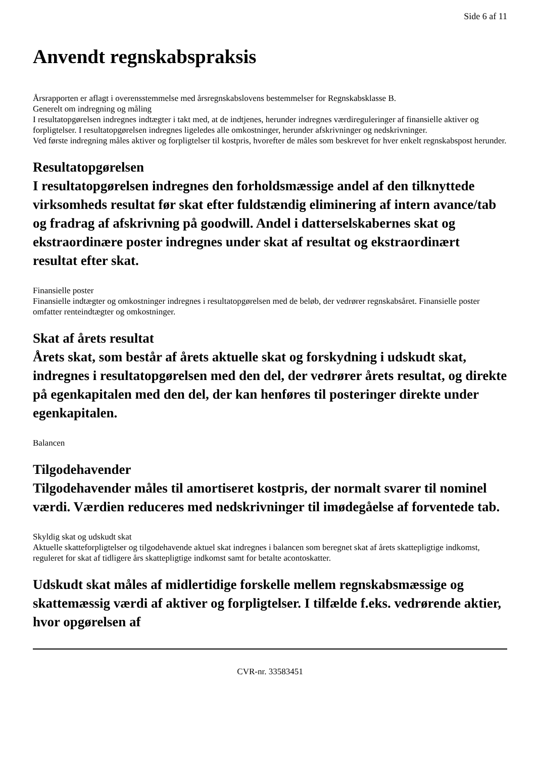Side 6 af 11
Anvendt regnskabspraksis
Årsrapporten er aflagt i overensstemmelse med årsregnskabslovens bestemmelser for Regnskabsklasse B.
Generelt om indregning og måling
I resultatopgørelsen indregnes indtægter i takt med, at de indtjenes, herunder indregnes værdireguleringer af finansielle aktiver og forpligtelser. I resultatopgørelsen indregnes ligeledes alle omkostninger, herunder afskrivninger og nedskrivninger.
Ved første indregning måles aktiver og forpligtelser til kostpris, hvorefter de måles som beskrevet for hver enkelt regnskabspost herunder.
Resultatopgørelsen
I resultatopgørelsen indregnes den forholdsmæssige andel af den tilknyttede virksomheds resultat før skat efter fuldstændig eliminering af intern avance/tab og fradrag af afskrivning på goodwill. Andel i datterselskabernes skat og ekstraordinære poster indregnes under skat af resultat og ekstraordinært resultat efter skat.
Finansielle poster
Finansielle indtægter og omkostninger indregnes i resultatopgørelsen med de beløb, der vedrører regnskabsåret. Finansielle poster omfatter renteindtægter og omkostninger.
Skat af årets resultat
Årets skat, som består af årets aktuelle skat og forskydning i udskudt skat, indregnes i resultatopgørelsen med den del, der vedrører årets resultat, og direkte på egenkapitalen med den del, der kan henføres til posteringer direkte under egenkapitalen.
Balancen
Tilgodehavender
Tilgodehavender måles til amortiseret kostpris, der normalt svarer til nominel værdi. Værdien reduceres med nedskrivninger til imødegåelse af forventede tab.
Skyldig skat og udskudt skat
Aktuelle skatteforpligtelser og tilgodehavende aktuel skat indregnes i balancen som beregnet skat af årets skattepligtige indkomst, reguleret for skat af tidligere års skattepligtige indkomst samt for betalte acontoskatter.
Udskudt skat måles af midlertidige forskelle mellem regnskabsmæssige og skattemæssig værdi af aktiver og forpligtelser. I tilfælde f.eks. vedrørende aktier, hvor opgørelsen af
CVR-nr. 33583451